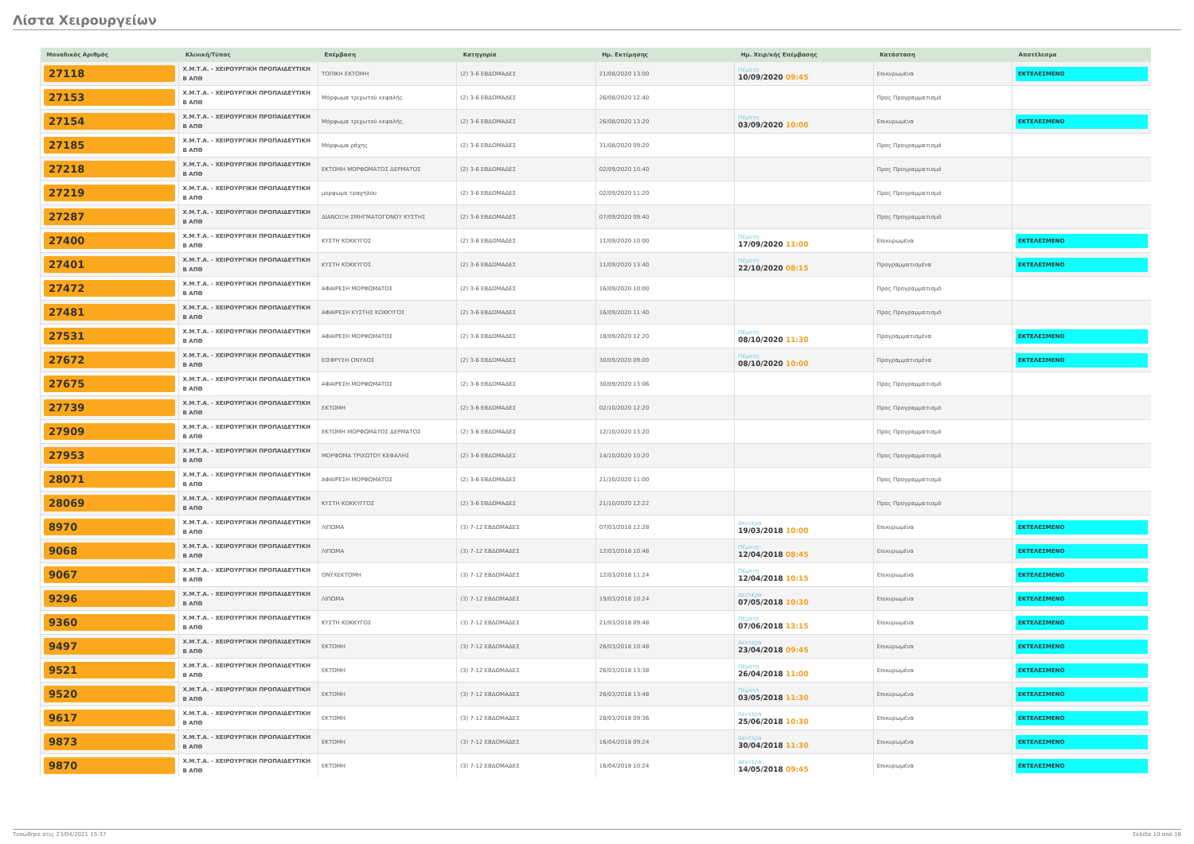Λίστα Χειρουργείων
| Μοναδικός Αριθμός | Κλινική/Τύπος | Επέμβαση | Κατηγορία | Ημ. Εκτίμησης | Ημ. Χειρ/κής Επέμβασης | Κατάσταση | Αποτέλεσμα |
| --- | --- | --- | --- | --- | --- | --- | --- |
| 27118 | Χ.Μ.Τ.Α. - ΧΕΙΡΟΥΡΓΙΚΗ ΠΡΟΠΑΙΔΕΥΤΙΚΗ Β ΑΠΘ | ΤΟΠΙΚΗ ΕΚΤΟΜΗ | (2) 3-6 ΕΒΔΟΜΑΔΕΣ | 21/08/2020 13:00 | Πέμπτη 10/09/2020 09:45 | Επικυρωμένα | ΕΚΤΕΛΕΣΜΕΝΟ |
| 27153 | Χ.Μ.Τ.Α. - ΧΕΙΡΟΥΡΓΙΚΗ ΠΡΟΠΑΙΔΕΥΤΙΚΗ Β ΑΠΘ | Μόρφωμα τριχωτού κεφαλής. | (2) 3-6 ΕΒΔΟΜΑΔΕΣ | 26/08/2020 12:40 | | Προς Προγραμματισμό | |
| 27154 | Χ.Μ.Τ.Α. - ΧΕΙΡΟΥΡΓΙΚΗ ΠΡΟΠΑΙΔΕΥΤΙΚΗ Β ΑΠΘ | Μόρφωμα τριχωτού κεφαλής. | (2) 3-6 ΕΒΔΟΜΑΔΕΣ | 26/08/2020 13:20 | Πέμπτη 03/09/2020 10:00 | Επικυρωμένα | ΕΚΤΕΛΕΣΜΕΝΟ |
| 27185 | Χ.Μ.Τ.Α. - ΧΕΙΡΟΥΡΓΙΚΗ ΠΡΟΠΑΙΔΕΥΤΙΚΗ Β ΑΠΘ | Μόρφωμα ράχης | (2) 3-6 ΕΒΔΟΜΑΔΕΣ | 31/08/2020 09:20 | | Προς Προγραμματισμό | |
| 27218 | Χ.Μ.Τ.Α. - ΧΕΙΡΟΥΡΓΙΚΗ ΠΡΟΠΑΙΔΕΥΤΙΚΗ Β ΑΠΘ | ΕΚΤΟΜΗ ΜΟΡΦΩΜΑΤΟΣ ΔΕΡΜΑΤΟΣ | (2) 3-6 ΕΒΔΟΜΑΔΕΣ | 02/09/2020 10:40 | | Προς Προγραμματισμό | |
| 27219 | Χ.Μ.Τ.Α. - ΧΕΙΡΟΥΡΓΙΚΗ ΠΡΟΠΑΙΔΕΥΤΙΚΗ Β ΑΠΘ | μορφωμα τραχηλου | (2) 3-6 ΕΒΔΟΜΑΔΕΣ | 02/09/2020 11:20 | | Προς Προγραμματισμό | |
| 27287 | Χ.Μ.Τ.Α. - ΧΕΙΡΟΥΡΓΙΚΗ ΠΡΟΠΑΙΔΕΥΤΙΚΗ Β ΑΠΘ | ΔΙΑΝΟΙΞΗ ΣΜΗΓΜΑΤΟΓΟΝΟΥ ΚΥΣΤΗΣ | (2) 3-6 ΕΒΔΟΜΑΔΕΣ | 07/09/2020 09:40 | | Προς Προγραμματισμό | |
| 27400 | Χ.Μ.Τ.Α. - ΧΕΙΡΟΥΡΓΙΚΗ ΠΡΟΠΑΙΔΕΥΤΙΚΗ Β ΑΠΘ | ΚΥΣΤΗ ΚΟΚΚΥΓΟΣ | (2) 3-6 ΕΒΔΟΜΑΔΕΣ | 11/09/2020 10:00 | Πέμπτη 17/09/2020 11:00 | Επικυρωμένα | ΕΚΤΕΛΕΣΜΕΝΟ |
| 27401 | Χ.Μ.Τ.Α. - ΧΕΙΡΟΥΡΓΙΚΗ ΠΡΟΠΑΙΔΕΥΤΙΚΗ Β ΑΠΘ | ΚΥΣΤΗ ΚΟΚΚΥΓΟΣ | (2) 3-6 ΕΒΔΟΜΑΔΕΣ | 11/09/2020 13:40 | Πέμπτη 22/10/2020 08:15 | Προγραμματισμένα | ΕΚΤΕΛΕΣΜΕΝΟ |
| 27472 | Χ.Μ.Τ.Α. - ΧΕΙΡΟΥΡΓΙΚΗ ΠΡΟΠΑΙΔΕΥΤΙΚΗ Β ΑΠΘ | ΑΦΑΙΡΕΣΗ ΜΟΡΦΩΜΑΤΟΣ | (2) 3-6 ΕΒΔΟΜΑΔΕΣ | 16/09/2020 10:00 | | Προς Προγραμματισμό | |
| 27481 | Χ.Μ.Τ.Α. - ΧΕΙΡΟΥΡΓΙΚΗ ΠΡΟΠΑΙΔΕΥΤΙΚΗ Β ΑΠΘ | ΑΦΑΙΡΕΣΗ ΚΥΣΤΗΣ ΚΟΚΚΥΓΟΣ | (2) 3-6 ΕΒΔΟΜΑΔΕΣ | 16/09/2020 11:40 | | Προς Προγραμματισμό | |
| 27531 | Χ.Μ.Τ.Α. - ΧΕΙΡΟΥΡΓΙΚΗ ΠΡΟΠΑΙΔΕΥΤΙΚΗ Β ΑΠΘ | ΑΦΑΙΡΕΣΗ ΜΟΡΦΩΜΑΤΟΣ | (2) 3-6 ΕΒΔΟΜΑΔΕΣ | 18/09/2020 12:20 | Πέμπτη 08/10/2020 11:30 | Προγραμματισμένα | ΕΚΤΕΛΕΣΜΕΝΟ |
| 27672 | Χ.Μ.Τ.Α. - ΧΕΙΡΟΥΡΓΙΚΗ ΠΡΟΠΑΙΔΕΥΤΙΚΗ Β ΑΠΘ | ΕΙΣΦΡΥΣΗ ΟΝΥΧΟΣ | (2) 3-6 ΕΒΔΟΜΑΔΕΣ | 30/09/2020 09:00 | Πέμπτη 08/10/2020 10:00 | Προγραμματισμένα | ΕΚΤΕΛΕΣΜΕΝΟ |
| 27675 | Χ.Μ.Τ.Α. - ΧΕΙΡΟΥΡΓΙΚΗ ΠΡΟΠΑΙΔΕΥΤΙΚΗ Β ΑΠΘ | ΑΦΑΙΡΕΣΗ ΜΟΡΦΩΜΑΤΟΣ | (2) 3-6 ΕΒΔΟΜΑΔΕΣ | 30/09/2020 13:06 | | Προς Προγραμματισμό | |
| 27739 | Χ.Μ.Τ.Α. - ΧΕΙΡΟΥΡΓΙΚΗ ΠΡΟΠΑΙΔΕΥΤΙΚΗ Β ΑΠΘ | ΕΚΤΟΜΗ | (2) 3-6 ΕΒΔΟΜΑΔΕΣ | 02/10/2020 12:20 | | Προς Προγραμματισμό | |
| 27909 | Χ.Μ.Τ.Α. - ΧΕΙΡΟΥΡΓΙΚΗ ΠΡΟΠΑΙΔΕΥΤΙΚΗ Β ΑΠΘ | ΕΚΤΟΜΗ ΜΟΡΦΩΜΑΤΟΣ ΔΕΡΜΑΤΟΣ | (2) 3-6 ΕΒΔΟΜΑΔΕΣ | 12/10/2020 13:20 | | Προς Προγραμματισμό | |
| 27953 | Χ.Μ.Τ.Α. - ΧΕΙΡΟΥΡΓΙΚΗ ΠΡΟΠΑΙΔΕΥΤΙΚΗ Β ΑΠΘ | ΜΟΡΦΩΜΑ ΤΡΙΧΩΤΟΥ ΚΕΦΑΛΗΣ | (2) 3-6 ΕΒΔΟΜΑΔΕΣ | 14/10/2020 10:20 | | Προς Προγραμματισμό | |
| 28071 | Χ.Μ.Τ.Α. - ΧΕΙΡΟΥΡΓΙΚΗ ΠΡΟΠΑΙΔΕΥΤΙΚΗ Β ΑΠΘ | ΑΦΑΙΡΕΣΗ ΜΟΡΦΩΜΑΤΟΣ | (2) 3-6 ΕΒΔΟΜΑΔΕΣ | 21/10/2020 11:00 | | Προς Προγραμματισμό | |
| 28069 | Χ.Μ.Τ.Α. - ΧΕΙΡΟΥΡΓΙΚΗ ΠΡΟΠΑΙΔΕΥΤΙΚΗ Β ΑΠΘ | ΚΥΣΤΗ ΚΟΚΚΥΓΓΟΣ | (2) 3-6 ΕΒΔΟΜΑΔΕΣ | 21/10/2020 12:22 | | Προς Προγραμματισμό | |
| 8970 | Χ.Μ.Τ.Α. - ΧΕΙΡΟΥΡΓΙΚΗ ΠΡΟΠΑΙΔΕΥΤΙΚΗ Β ΑΠΘ | ΛΙΠΩΜΑ | (3) 7-12 ΕΒΔΟΜΑΔΕΣ | 07/03/2018 12:28 | Δευτέρα 19/03/2018 10:00 | Επικυρωμένα | ΕΚΤΕΛΕΣΜΕΝΟ |
| 9068 | Χ.Μ.Τ.Α. - ΧΕΙΡΟΥΡΓΙΚΗ ΠΡΟΠΑΙΔΕΥΤΙΚΗ Β ΑΠΘ | ΛΙΠΩΜΑ | (3) 7-12 ΕΒΔΟΜΑΔΕΣ | 12/03/2018 10:48 | Πέμπτη 12/04/2018 08:45 | Επικυρωμένα | ΕΚΤΕΛΕΣΜΕΝΟ |
| 9067 | Χ.Μ.Τ.Α. - ΧΕΙΡΟΥΡΓΙΚΗ ΠΡΟΠΑΙΔΕΥΤΙΚΗ Β ΑΠΘ | ΟΝΥΧΕΚΤΟΜΗ | (3) 7-12 ΕΒΔΟΜΑΔΕΣ | 12/03/2018 11:24 | Πέμπτη 12/04/2018 10:15 | Επικυρωμένα | ΕΚΤΕΛΕΣΜΕΝΟ |
| 9296 | Χ.Μ.Τ.Α. - ΧΕΙΡΟΥΡΓΙΚΗ ΠΡΟΠΑΙΔΕΥΤΙΚΗ Β ΑΠΘ | ΛΙΠΩΜΑ | (3) 7-12 ΕΒΔΟΜΑΔΕΣ | 19/03/2018 10:24 | Δευτέρα 07/05/2018 10:30 | Επικυρωμένα | ΕΚΤΕΛΕΣΜΕΝΟ |
| 9360 | Χ.Μ.Τ.Α. - ΧΕΙΡΟΥΡΓΙΚΗ ΠΡΟΠΑΙΔΕΥΤΙΚΗ Β ΑΠΘ | ΚΥΣΤΗ ΚΟΚΚΥΓΟΣ | (3) 7-12 ΕΒΔΟΜΑΔΕΣ | 21/03/2018 09:48 | Πέμπτη 07/06/2018 13:15 | Επικυρωμένα | ΕΚΤΕΛΕΣΜΕΝΟ |
| 9497 | Χ.Μ.Τ.Α. - ΧΕΙΡΟΥΡΓΙΚΗ ΠΡΟΠΑΙΔΕΥΤΙΚΗ Β ΑΠΘ | ΕΚΤΟΜΗ | (3) 7-12 ΕΒΔΟΜΑΔΕΣ | 26/03/2018 10:48 | Δευτέρα 23/04/2018 09:45 | Επικυρωμένα | ΕΚΤΕΛΕΣΜΕΝΟ |
| 9521 | Χ.Μ.Τ.Α. - ΧΕΙΡΟΥΡΓΙΚΗ ΠΡΟΠΑΙΔΕΥΤΙΚΗ Β ΑΠΘ | ΕΚΤΟΜΗ | (3) 7-12 ΕΒΔΟΜΑΔΕΣ | 26/03/2018 13:38 | Πέμπτη 26/04/2018 11:00 | Επικυρωμένα | ΕΚΤΕΛΕΣΜΕΝΟ |
| 9520 | Χ.Μ.Τ.Α. - ΧΕΙΡΟΥΡΓΙΚΗ ΠΡΟΠΑΙΔΕΥΤΙΚΗ Β ΑΠΘ | ΕΚΤΟΜΗ | (3) 7-12 ΕΒΔΟΜΑΔΕΣ | 26/03/2018 13:48 | Πέμπτη 03/05/2018 11:30 | Επικυρωμένα | ΕΚΤΕΛΕΣΜΕΝΟ |
| 9617 | Χ.Μ.Τ.Α. - ΧΕΙΡΟΥΡΓΙΚΗ ΠΡΟΠΑΙΔΕΥΤΙΚΗ Β ΑΠΘ | ΕΚΤΟΜΗ | (3) 7-12 ΕΒΔΟΜΑΔΕΣ | 28/03/2018 09:36 | Δευτέρα 25/06/2018 10:30 | Επικυρωμένα | ΕΚΤΕΛΕΣΜΕΝΟ |
| 9873 | Χ.Μ.Τ.Α. - ΧΕΙΡΟΥΡΓΙΚΗ ΠΡΟΠΑΙΔΕΥΤΙΚΗ Β ΑΠΘ | ΕΚΤΟΜΗ | (3) 7-12 ΕΒΔΟΜΑΔΕΣ | 16/04/2018 09:24 | Δευτέρα 30/04/2018 11:30 | Επικυρωμένα | ΕΚΤΕΛΕΣΜΕΝΟ |
| 9870 | Χ.Μ.Τ.Α. - ΧΕΙΡΟΥΡΓΙΚΗ ΠΡΟΠΑΙΔΕΥΤΙΚΗ Β ΑΠΘ | ΕΚΤΟΜΗ | (3) 7-12 ΕΒΔΟΜΑΔΕΣ | 16/04/2018 10:24 | Δευτέρα 14/05/2018 09:45 | Επικυρωμένα | ΕΚΤΕΛΕΣΜΕΝΟ |
Τυπώθηκε στις 23/04/2021 15:37 Σελίδα 10 από 18